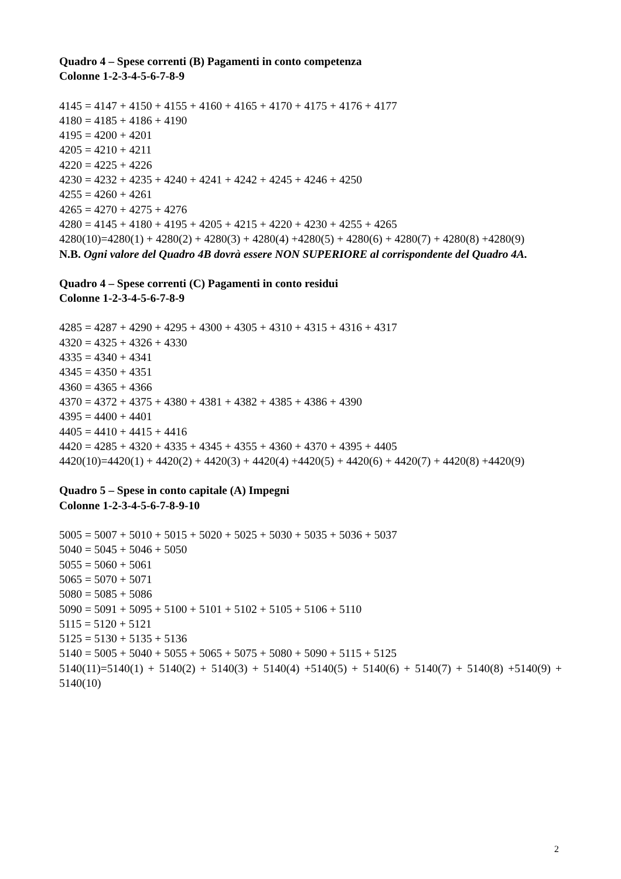Quadro 4 – Spese correnti (B) Pagamenti in conto competenza
Colonne 1-2-3-4-5-6-7-8-9
4145 = 4147 + 4150 + 4155 + 4160 + 4165 + 4170 + 4175 + 4176 + 4177
4180 = 4185 + 4186 + 4190
4195 = 4200 + 4201
4205 = 4210 + 4211
4220 = 4225 + 4226
4230 = 4232 + 4235 + 4240 + 4241 + 4242 + 4245 + 4246 + 4250
4255 = 4260 + 4261
4265 = 4270 + 4275 + 4276
4280 = 4145 + 4180 + 4195 + 4205 + 4215 + 4220 + 4230 + 4255 + 4265
4280(10)=4280(1) + 4280(2) + 4280(3) + 4280(4) +4280(5) + 4280(6) + 4280(7) + 4280(8) +4280(9)
N.B. Ogni valore del Quadro 4B dovrà essere NON SUPERIORE al corrispondente del Quadro 4A.
Quadro 4 – Spese correnti (C) Pagamenti in conto residui
Colonne 1-2-3-4-5-6-7-8-9
4285 = 4287 + 4290 + 4295 + 4300 + 4305 + 4310 + 4315 + 4316 + 4317
4320 = 4325 + 4326 + 4330
4335 = 4340 + 4341
4345 = 4350 + 4351
4360 = 4365 + 4366
4370 = 4372 + 4375 + 4380 + 4381 + 4382 + 4385 + 4386 + 4390
4395 = 4400 + 4401
4405 = 4410 + 4415 + 4416
4420 = 4285 + 4320 + 4335 + 4345 + 4355 + 4360 + 4370 + 4395 + 4405
4420(10)=4420(1) + 4420(2) + 4420(3) + 4420(4) +4420(5) + 4420(6) + 4420(7) + 4420(8) +4420(9)
Quadro 5 – Spese in conto capitale (A) Impegni
Colonne 1-2-3-4-5-6-7-8-9-10
5005 = 5007 + 5010 + 5015 + 5020 + 5025 + 5030 + 5035 + 5036 + 5037
5040 = 5045 + 5046 + 5050
5055 = 5060 + 5061
5065 = 5070 + 5071
5080 = 5085 + 5086
5090 = 5091 + 5095 + 5100 + 5101 + 5102 + 5105 + 5106 + 5110
5115 = 5120 + 5121
5125 = 5130 + 5135 + 5136
5140 = 5005 + 5040 + 5055 + 5065 + 5075 + 5080 + 5090 + 5115 + 5125
5140(11)=5140(1) + 5140(2) + 5140(3) + 5140(4) +5140(5) + 5140(6) + 5140(7) + 5140(8) +5140(9) + 5140(10)
2